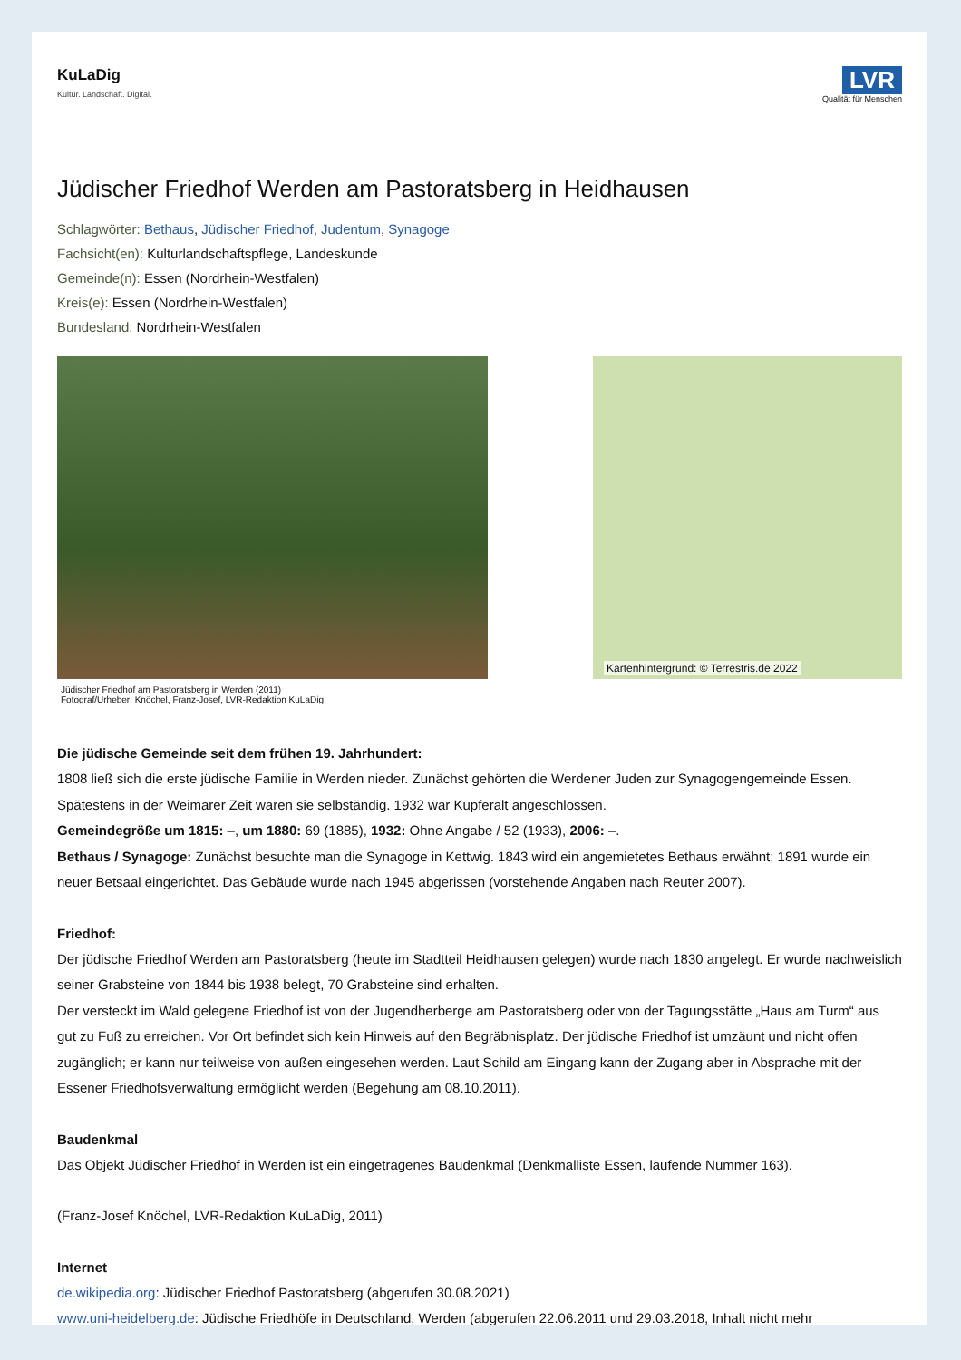KuLaDig
Kultur. Landschaft. Digital.
LVR
Qualität für Menschen
Jüdischer Friedhof Werden am Pastoratsberg in Heidhausen
Schlagwörter: Bethaus, Jüdischer Friedhof, Judentum, Synagoge
Fachsicht(en): Kulturlandschaftspflege, Landeskunde
Gemeinde(n): Essen (Nordrhein-Westfalen)
Kreis(e): Essen (Nordrhein-Westfalen)
Bundesland: Nordrhein-Westfalen
Kartenhintergrund: © Terrestris.de 2022
Jüdischer Friedhof am Pastoratsberg in Werden (2011)
Fotograf/Urheber: Knöchel, Franz-Josef, LVR-Redaktion KuLaDig
Die jüdische Gemeinde seit dem frühen 19. Jahrhundert:
1808 ließ sich die erste jüdische Familie in Werden nieder. Zunächst gehörten die Werdener Juden zur Synagogengemeinde Essen. Spätestens in der Weimarer Zeit waren sie selbständig. 1932 war Kupferalt angeschlossen.
Gemeindegröße um 1815: –, um 1880: 69 (1885), 1932: Ohne Angabe / 52 (1933), 2006: –.
Bethaus / Synagoge: Zunächst besuchte man die Synagoge in Kettwig. 1843 wird ein angemietetes Bethaus erwähnt; 1891 wurde ein neuer Betsaal eingerichtet. Das Gebäude wurde nach 1945 abgerissen (vorstehende Angaben nach Reuter 2007).
Friedhof:
Der jüdische Friedhof Werden am Pastoratsberg (heute im Stadtteil Heidhausen gelegen) wurde nach 1830 angelegt. Er wurde nachweislich seiner Grabsteine von 1844 bis 1938 belegt, 70 Grabsteine sind erhalten.
Der versteckt im Wald gelegene Friedhof ist von der Jugendherberge am Pastoratsberg oder von der Tagungsstätte „Haus am Turm“ aus gut zu Fuß zu erreichen. Vor Ort befindet sich kein Hinweis auf den Begräbnisplatz. Der jüdische Friedhof ist umzäunt und nicht offen zugänglich; er kann nur teilweise von außen eingesehen werden. Laut Schild am Eingang kann der Zugang aber in Absprache mit der Essener Friedhofsverwaltung ermöglicht werden (Begehung am 08.10.2011).
Baudenkmal
Das Objekt Jüdischer Friedhof in Werden ist ein eingetragenes Baudenkmal (Denkmalliste Essen, laufende Nummer 163).
(Franz-Josef Knöchel, LVR-Redaktion KuLaDig, 2011)
Internet
de.wikipedia.org: Jüdischer Friedhof Pastoratsberg (abgerufen 30.08.2021)
www.uni-heidelberg.de: Jüdische Friedhöfe in Deutschland, Werden (abgerufen 22.06.2011 und 29.03.2018, Inhalt nicht mehr